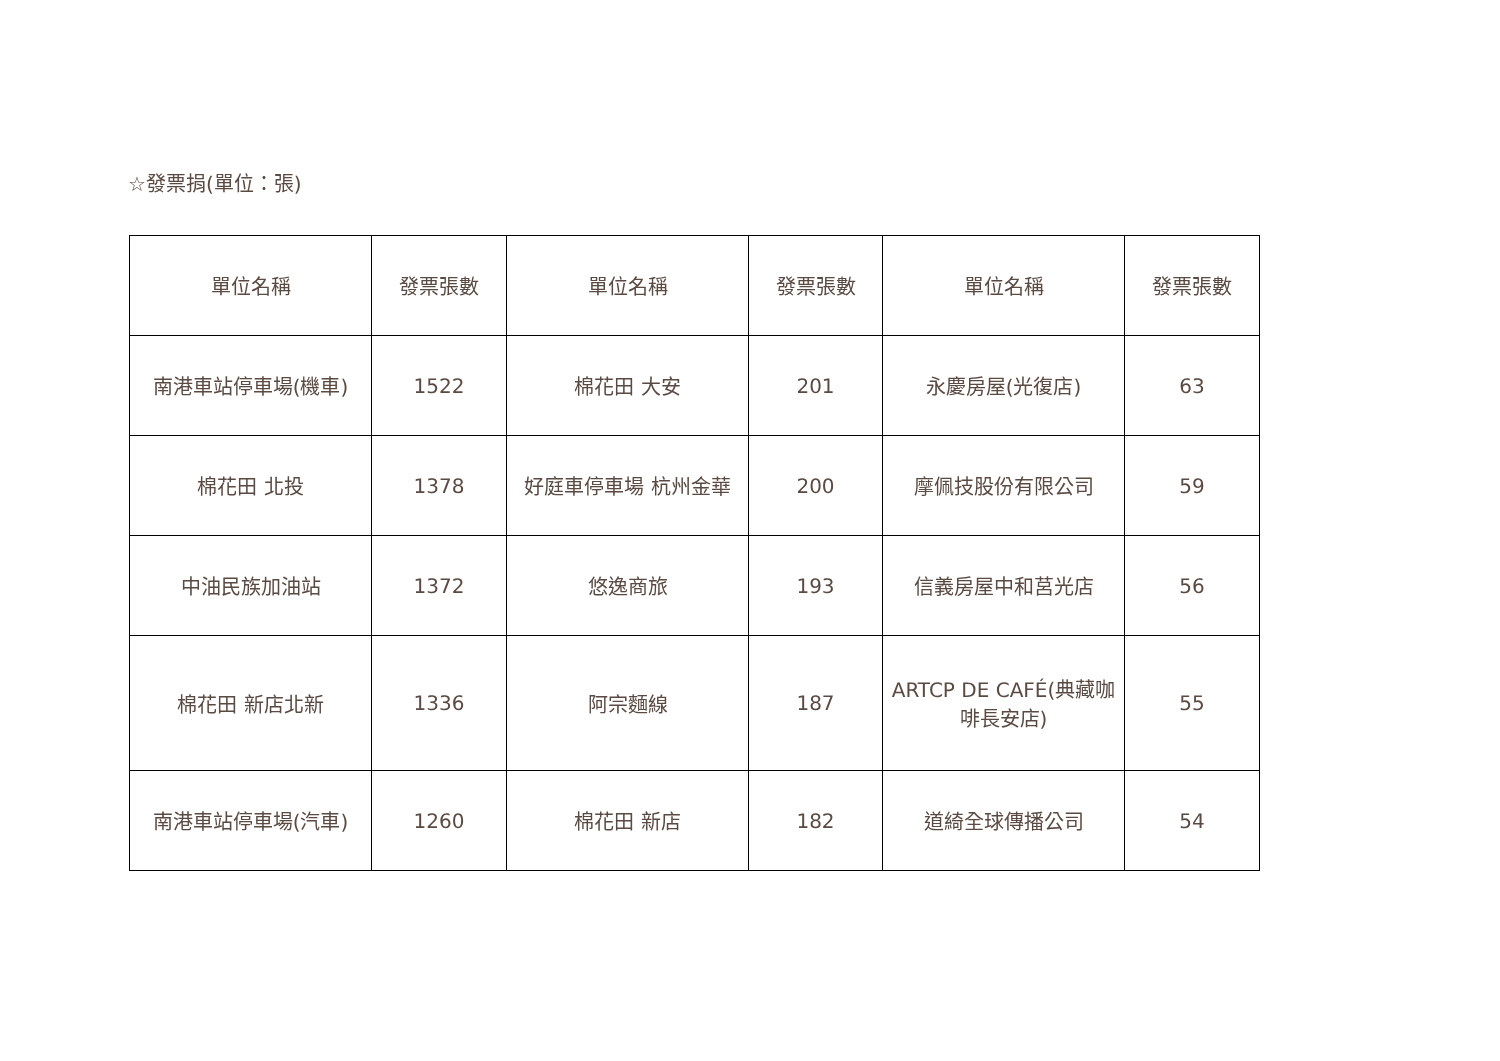☆發票捐(單位：張)
| 單位名稱 | 發票張數 | 單位名稱 | 發票張數 | 單位名稱 | 發票張數 |
| 南港車站停車場(機車) | 1522 | 棉花田 大安 | 201 | 永慶房屋(光復店) | 63 |
| 棉花田 北投 | 1378 | 好庭車停車場 杭州金華 | 200 | 摩佩技股份有限公司 | 59 |
| 中油民族加油站 | 1372 | 悠逸商旅 | 193 | 信義房屋中和莒光店 | 56 |
| 棉花田 新店北新 | 1336 | 阿宗麵線 | 187 | ARTCP DE CAFÉ(典藏咖啡長安店) | 55 |
| 南港車站停車場(汽車) | 1260 | 棉花田 新店 | 182 | 道綺全球傳播公司 | 54 |